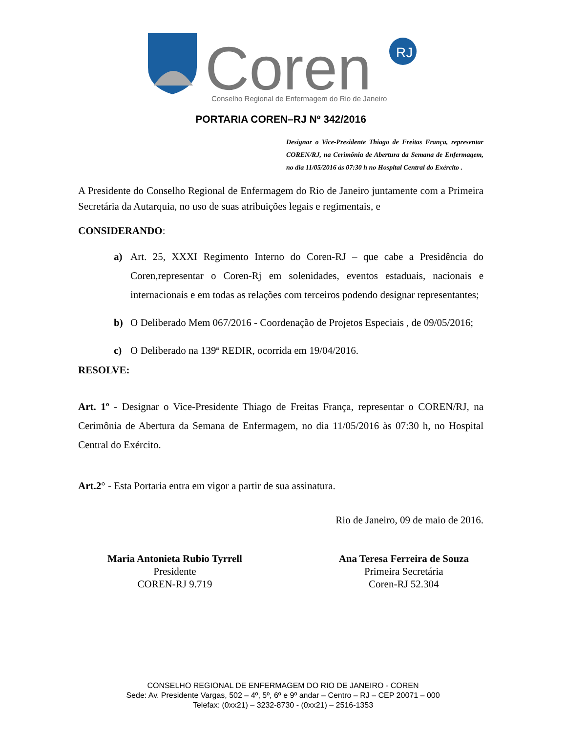Coren
RJ
Conselho Regional de Enfermagem do Rio de Janeiro
PORTARIA COREN–RJ Nº 342/2016
Designar o Vice-Presidente Thiago de Freitas França, representar COREN/RJ, na Cerimônia de Abertura da Semana de Enfermagem, no dia 11/05/2016 às 07:30 h no Hospital Central do Exército .
A Presidente do Conselho Regional de Enfermagem do Rio de Janeiro juntamente com a Primeira Secretária da Autarquia, no uso de suas atribuições legais e regimentais, e
CONSIDERANDO:
a) Art. 25, XXXI Regimento Interno do Coren-RJ – que cabe a Presidência do Coren,representar o Coren-Rj em solenidades, eventos estaduais, nacionais e internacionais e em todas as relações com terceiros podendo designar representantes;
b) O Deliberado Mem 067/2016 - Coordenação de Projetos Especiais , de 09/05/2016;
c) O Deliberado na 139ª REDIR, ocorrida em 19/04/2016.
RESOLVE:
Art. 1º - Designar o Vice-Presidente Thiago de Freitas França, representar o COREN/RJ, na Cerimônia de Abertura da Semana de Enfermagem, no dia 11/05/2016 às 07:30 h, no Hospital Central do Exército.
Art.2° - Esta Portaria entra em vigor a partir de sua assinatura.
Rio de Janeiro, 09 de maio de 2016.
Maria Antonieta Rubio Tyrrell
Presidente
COREN-RJ 9.719
Ana Teresa Ferreira de Souza
Primeira Secretária
Coren-RJ 52.304
CONSELHO REGIONAL DE ENFERMAGEM DO RIO DE JANEIRO - COREN
Sede: Av. Presidente Vargas, 502 – 4º, 5º, 6º e 9º andar – Centro – RJ – CEP 20071 – 000
Telefax: (0xx21) – 3232-8730 - (0xx21) – 2516-1353